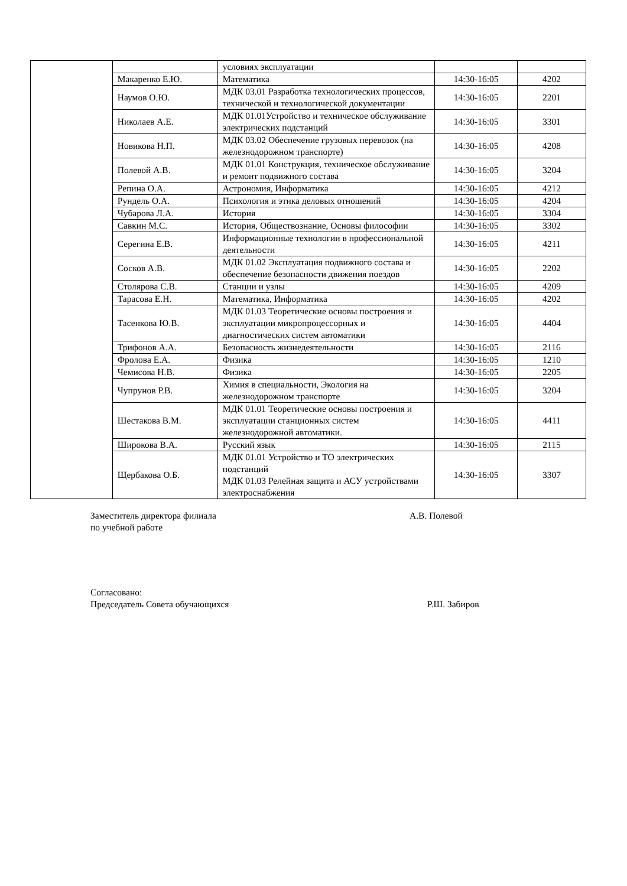| | | условиях эксплуатации | | |
| | Макаренко Е.Ю. | Математика | 14:30-16:05 | 4202 |
| | Наумов О.Ю. | МДК 03.01 Разработка технологических процессов, технической и технологической документации | 14:30-16:05 | 2201 |
| | Николаев А.Е. | МДК 01.01Устройство и техническое обслуживание электрических подстанций | 14:30-16:05 | 3301 |
| | Новикова Н.П. | МДК 03.02 Обеспечение грузовых перевозок (на железнодорожном транспорте) | 14:30-16:05 | 4208 |
| | Полевой А.В. | МДК 01.01 Конструкция, техническое обслуживание и ремонт подвижного состава | 14:30-16:05 | 3204 |
| | Репина О.А. | Астрономия, Информатика | 14:30-16:05 | 4212 |
| | Рундель О.А. | Психология и этика деловых отношений | 14:30-16:05 | 4204 |
| | Чубарова Л.А. | История | 14:30-16:05 | 3304 |
| | Савкин М.С. | История, Обществознание, Основы философии | 14:30-16:05 | 3302 |
| | Серегина Е.В. | Информационные технологии в профессиональной деятельности | 14:30-16:05 | 4211 |
| | Сосков А.В. | МДК 01.02 Эксплуатация подвижного состава и обеспечение безопасности движения поездов | 14:30-16:05 | 2202 |
| | Столярова С.В. | Станции и узлы | 14:30-16:05 | 4209 |
| | Тарасова Е.Н. | Математика, Информатика | 14:30-16:05 | 4202 |
| | Тасенкова Ю.В. | МДК 01.03 Теоретические основы построения и эксплуатации микропроцессорных и диагностических систем автоматики | 14:30-16:05 | 4404 |
| | Трифонов А.А. | Безопасность жизнедеятельности | 14:30-16:05 | 2116 |
| | Фролова Е.А. | Физика | 14:30-16:05 | 1210 |
| | Чемисова Н.В. | Физика | 14:30-16:05 | 2205 |
| | Чупрунов Р.В. | Химия в специальности, Экология на железнодорожном транспорте | 14:30-16:05 | 3204 |
| | Шестакова В.М. | МДК 01.01 Теоретические основы построения и эксплуатации станционных систем железнодорожной автоматики. | 14:30-16:05 | 4411 |
| | Широкова В.А. | Русский язык | 14:30-16:05 | 2115 |
| | Щербакова О.Б. | МДК 01.01 Устройство и ТО электрических подстанций МДК 01.03 Релейная защита и АСУ устройствами электроснабжения | 14:30-16:05 | 3307 |
Заместитель директора филиала
по учебной работе
А.В. Полевой
Согласовано:
Председатель Совета обучающихся Р.Ш. Забиров